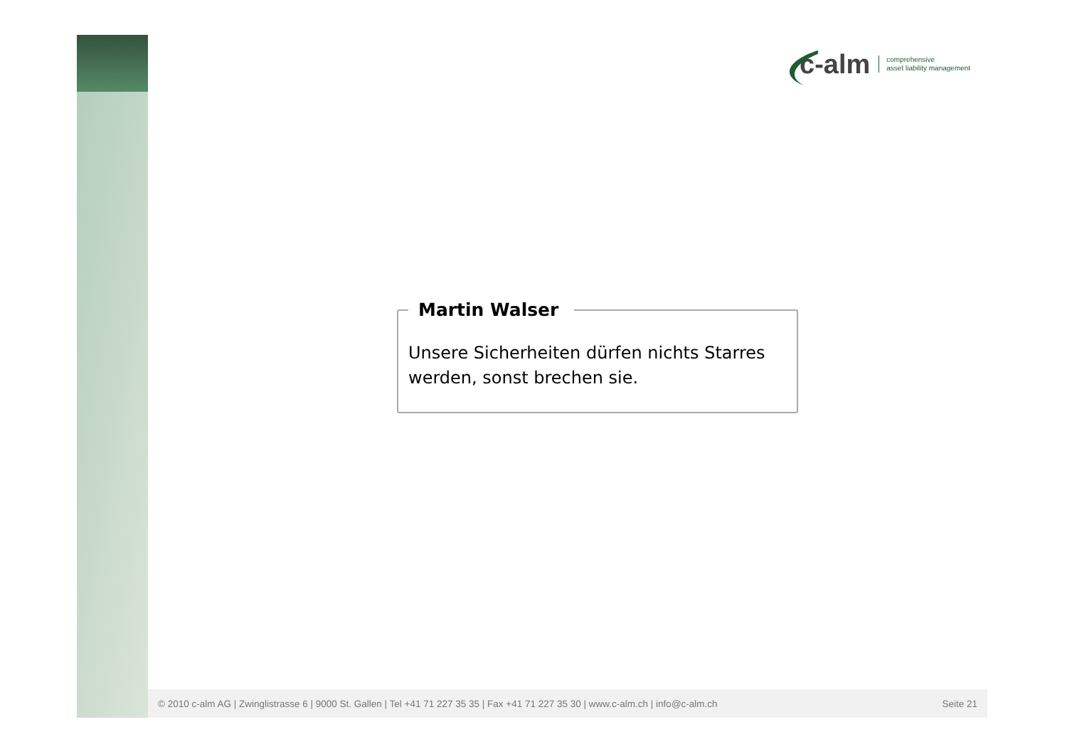c-alm comprehensive
asset liability management
Martin Walser
Unsere Sicherheiten dürfen nichts Starres werden, sonst brechen sie.
© 2010 c-alm AG | Zwinglistrasse 6 | 9000 St. Gallen | Tel +41 71 227 35 35 | Fax +41 71 227 35 30 | www.c-alm.ch | info@c-alm.ch Seite 21